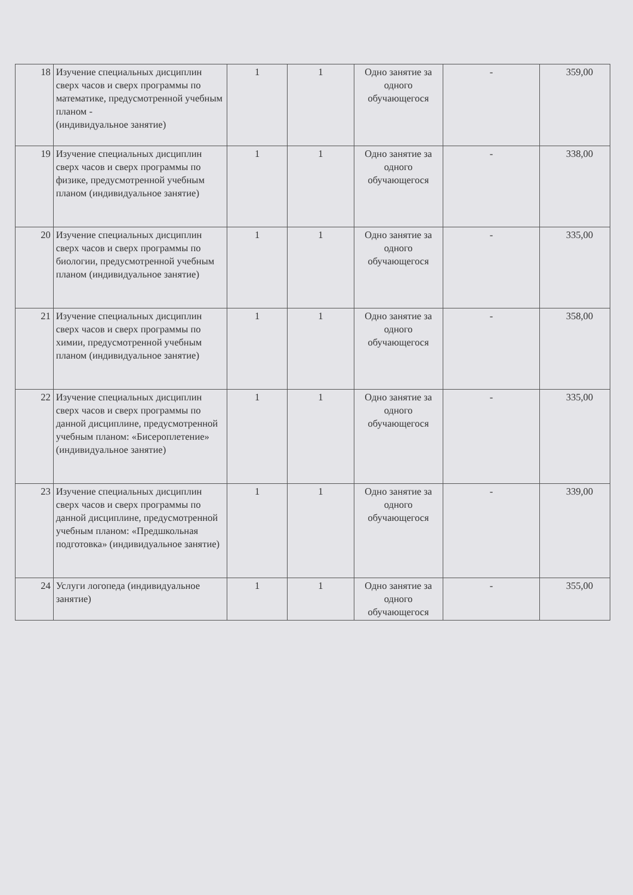| 18 | Изучение специальных дисциплин сверх часов и сверх программы по математике, предусмотренной учебным планом - (индивидуальное занятие) | 1 | 1 | Одно занятие за одного обучающегося | - | 359,00 |
| 19 | Изучение специальных дисциплин сверх часов и сверх программы по физике, предусмотренной учебным планом (индивидуальное занятие) | 1 | 1 | Одно занятие за одного обучающегося | - | 338,00 |
| 20 | Изучение специальных дисциплин сверх часов и сверх программы по биологии, предусмотренной учебным планом (индивидуальное занятие) | 1 | 1 | Одно занятие за одного обучающегося | - | 335,00 |
| 21 | Изучение специальных дисциплин сверх часов и сверх программы по химии, предусмотренной учебным планом (индивидуальное занятие) | 1 | 1 | Одно занятие за одного обучающегося | - | 358,00 |
| 22 | Изучение специальных дисциплин сверх часов и сверх программы по данной дисциплине, предусмотренной учебным планом: «Бисероплетение» (индивидуальное занятие) | 1 | 1 | Одно занятие за одного обучающегося | - | 335,00 |
| 23 | Изучение специальных дисциплин сверх часов и сверх программы по данной дисциплине, предусмотренной учебным планом: «Предшкольная подготовка» (индивидуальное занятие) | 1 | 1 | Одно занятие за одного обучающегося | - | 339,00 |
| 24 | Услуги логопеда (индивидуальное занятие) | 1 | 1 | Одно занятие за одного обучающегося | - | 355,00 |